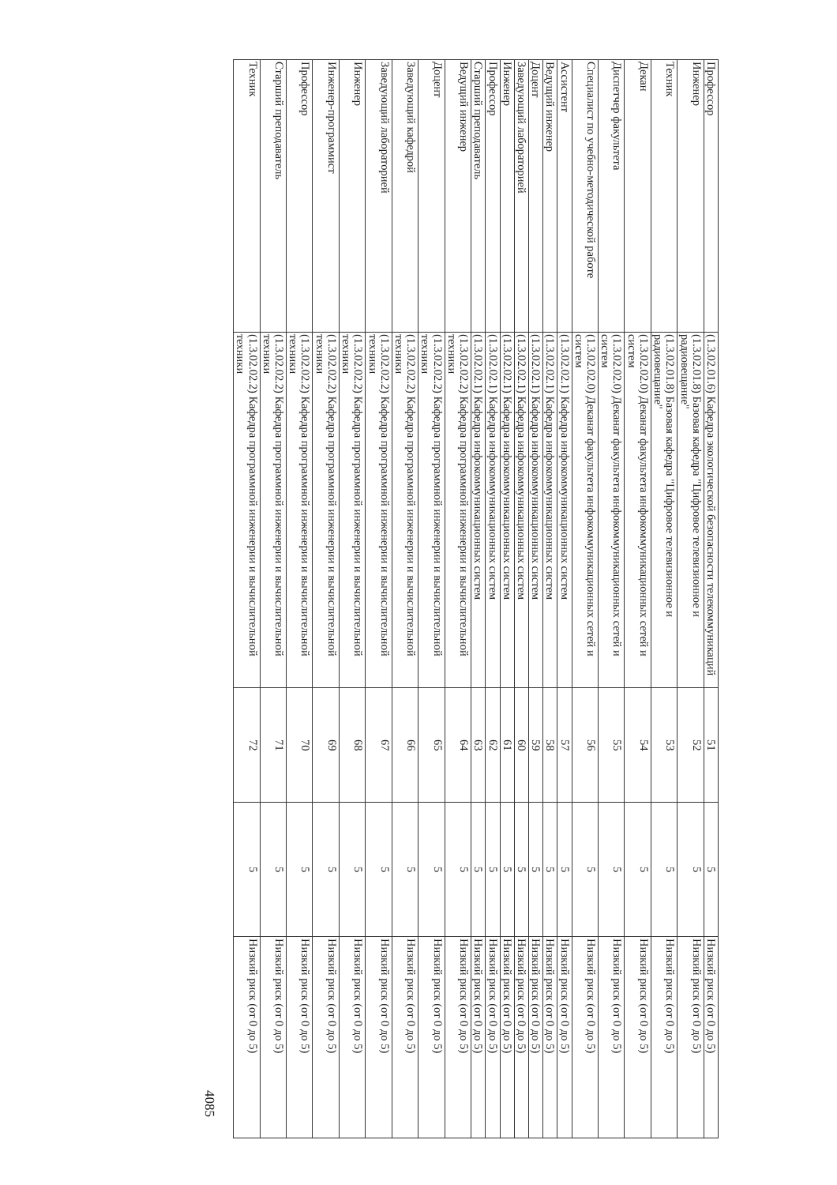| Профессор | (1.3.02.01.6) Кафедра экологической безопасности телекоммуникаций | 51 | 5 | Низкий риск (от 0 до 5) |
| Инженер | (1.3.02.01.8) Базовая кафедра "Цифровое телевизионное и радиовещание" | 52 | 5 | Низкий риск (от 0 до 5) |
| Техник | (1.3.02.01.8) Базовая кафедра "Цифровое телевизионное и радиовещание" | 53 | 5 | Низкий риск (от 0 до 5) |
| Декан | (1.3.02.02.0) Деканат факультета инфокоммуникационных сетей и систем | 54 | 5 | Низкий риск (от 0 до 5) |
| Диспетчер факультета | (1.3.02.02.0) Деканат факультета инфокоммуникационных сетей и систем | 55 | 5 | Низкий риск (от 0 до 5) |
| Специалист по учебно-методической работе | (1.3.02.02.0) Деканат факультета инфокоммуникационных сетей и систем | 56 | 5 | Низкий риск (от 0 до 5) |
| Ассистент | (1.3.02.02.1) Кафедра инфокоммуникационных систем | 57 | 5 | Низкий риск (от 0 до 5) |
| Ведущий инженер | (1.3.02.02.1) Кафедра инфокоммуникационных систем | 58 | 5 | Низкий риск (от 0 до 5) |
| Доцент | (1.3.02.02.1) Кафедра инфокоммуникационных систем | 59 | 5 | Низкий риск (от 0 до 5) |
| Заведующий лабораторией | (1.3.02.02.1) Кафедра инфокоммуникационных систем | 60 | 5 | Низкий риск (от 0 до 5) |
| Инженер | (1.3.02.02.1) Кафедра инфокоммуникационных систем | 61 | 5 | Низкий риск (от 0 до 5) |
| Профессор | (1.3.02.02.1) Кафедра инфокоммуникационных систем | 62 | 5 | Низкий риск (от 0 до 5) |
| Старший преподаватель | (1.3.02.02.1) Кафедра инфокоммуникационных систем | 63 | 5 | Низкий риск (от 0 до 5) |
| Ведущий инженер | (1.3.02.02.2) Кафедра программной инженерии и вычислительной техники | 64 | 5 | Низкий риск (от 0 до 5) |
| Доцент | (1.3.02.02.2) Кафедра программной инженерии и вычислительной техники | 65 | 5 | Низкий риск (от 0 до 5) |
| Заведующий кафедрой | (1.3.02.02.2) Кафедра программной инженерии и вычислительной техники | 66 | 5 | Низкий риск (от 0 до 5) |
| Заведующий лабораторией | (1.3.02.02.2) Кафедра программной инженерии и вычислительной техники | 67 | 5 | Низкий риск (от 0 до 5) |
| Инженер | (1.3.02.02.2) Кафедра программной инженерии и вычислительной техники | 68 | 5 | Низкий риск (от 0 до 5) |
| Инженер-программист | (1.3.02.02.2) Кафедра программной инженерии и вычислительной техники | 69 | 5 | Низкий риск (от 0 до 5) |
| Профессор | (1.3.02.02.2) Кафедра программной инженерии и вычислительной техники | 70 | 5 | Низкий риск (от 0 до 5) |
| Старший преподаватель | (1.3.02.02.2) Кафедра программной инженерии и вычислительной техники | 71 | 5 | Низкий риск (от 0 до 5) |
| Техник | (1.3.02.02.2) Кафедра программной инженерии и вычислительной техники | 72 | 5 | Низкий риск (от 0 до 5) |
4085